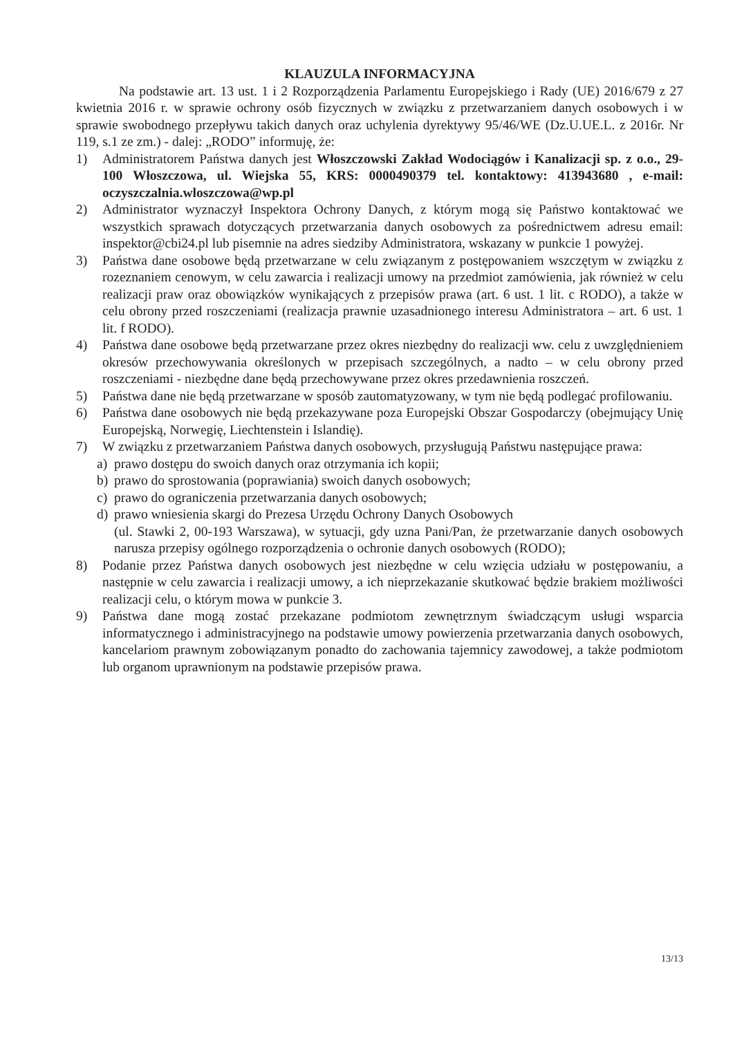KLAUZULA INFORMACYJNA
Na podstawie art. 13 ust. 1 i 2 Rozporządzenia Parlamentu Europejskiego i Rady (UE) 2016/679 z 27 kwietnia 2016 r. w sprawie ochrony osób fizycznych w związku z przetwarzaniem danych osobowych i w sprawie swobodnego przepływu takich danych oraz uchylenia dyrektywy 95/46/WE (Dz.U.UE.L. z 2016r. Nr 119, s.1 ze zm.) - dalej: „RODO” informuję, że:
1) Administratorem Państwa danych jest Włoszczowski Zakład Wodociągów i Kanalizacji sp. z o.o., 29-100 Włoszczowa, ul. Wiejska 55, KRS: 0000490379 tel. kontaktowy: 413943680 , e-mail: oczyszczalnia.wloszczowa@wp.pl
2) Administrator wyznaczył Inspektora Ochrony Danych, z którym mogą się Państwo kontaktować we wszystkich sprawach dotyczących przetwarzania danych osobowych za pośrednictwem adresu email: inspektor@cbi24.pl lub pisemnie na adres siedziby Administratora, wskazany w punkcie 1 powyżej.
3) Państwa dane osobowe będą przetwarzane w celu związanym z postępowaniem wszczętym w związku z rozeznaniem cenowym, w celu zawarcia i realizacji umowy na przedmiot zamówienia, jak również w celu realizacji praw oraz obowiązków wynikających z przepisów prawa (art. 6 ust. 1 lit. c RODO), a także w celu obrony przed roszczeniami (realizacja prawnie uzasadnionego interesu Administratora – art. 6 ust. 1 lit. f RODO).
4) Państwa dane osobowe będą przetwarzane przez okres niezbędny do realizacji ww. celu z uwzględnieniem okresów przechowywania określonych w przepisach szczególnych, a nadto – w celu obrony przed roszczeniami - niezbędne dane będą przechowywane przez okres przedawnienia roszczeń.
5) Państwa dane nie będą przetwarzane w sposób zautomatyzowany, w tym nie będą podlegać profilowaniu.
6) Państwa dane osobowych nie będą przekazywane poza Europejski Obszar Gospodarczy (obejmujący Unię Europejską, Norwegię, Liechtenstein i Islandię).
7) W związku z przetwarzaniem Państwa danych osobowych, przysługują Państwu następujące prawa:
a) prawo dostępu do swoich danych oraz otrzymania ich kopii;
b) prawo do sprostowania (poprawiania) swoich danych osobowych;
c) prawo do ograniczenia przetwarzania danych osobowych;
d) prawo wniesienia skargi do Prezesa Urzędu Ochrony Danych Osobowych
(ul. Stawki 2, 00-193 Warszawa), w sytuacji, gdy uzna Pani/Pan, że przetwarzanie danych osobowych narusza przepisy ogólnego rozporządzenia o ochronie danych osobowych (RODO);
8) Podanie przez Państwa danych osobowych jest niezbędne w celu wzięcia udziału w postępowaniu, a następnie w celu zawarcia i realizacji umowy, a ich nieprzekazanie skutkować będzie brakiem możliwości realizacji celu, o którym mowa w punkcie 3.
9) Państwa dane mogą zostać przekazane podmiotom zewnętrznym świadczącym usługi wsparcia informatycznego i administracyjnego na podstawie umowy powierzenia przetwarzania danych osobowych, kancelariom prawnym zobowiązanym ponadto do zachowania tajemnicy zawodowej, a także podmiotom lub organom uprawnionym na podstawie przepisów prawa.
13/13